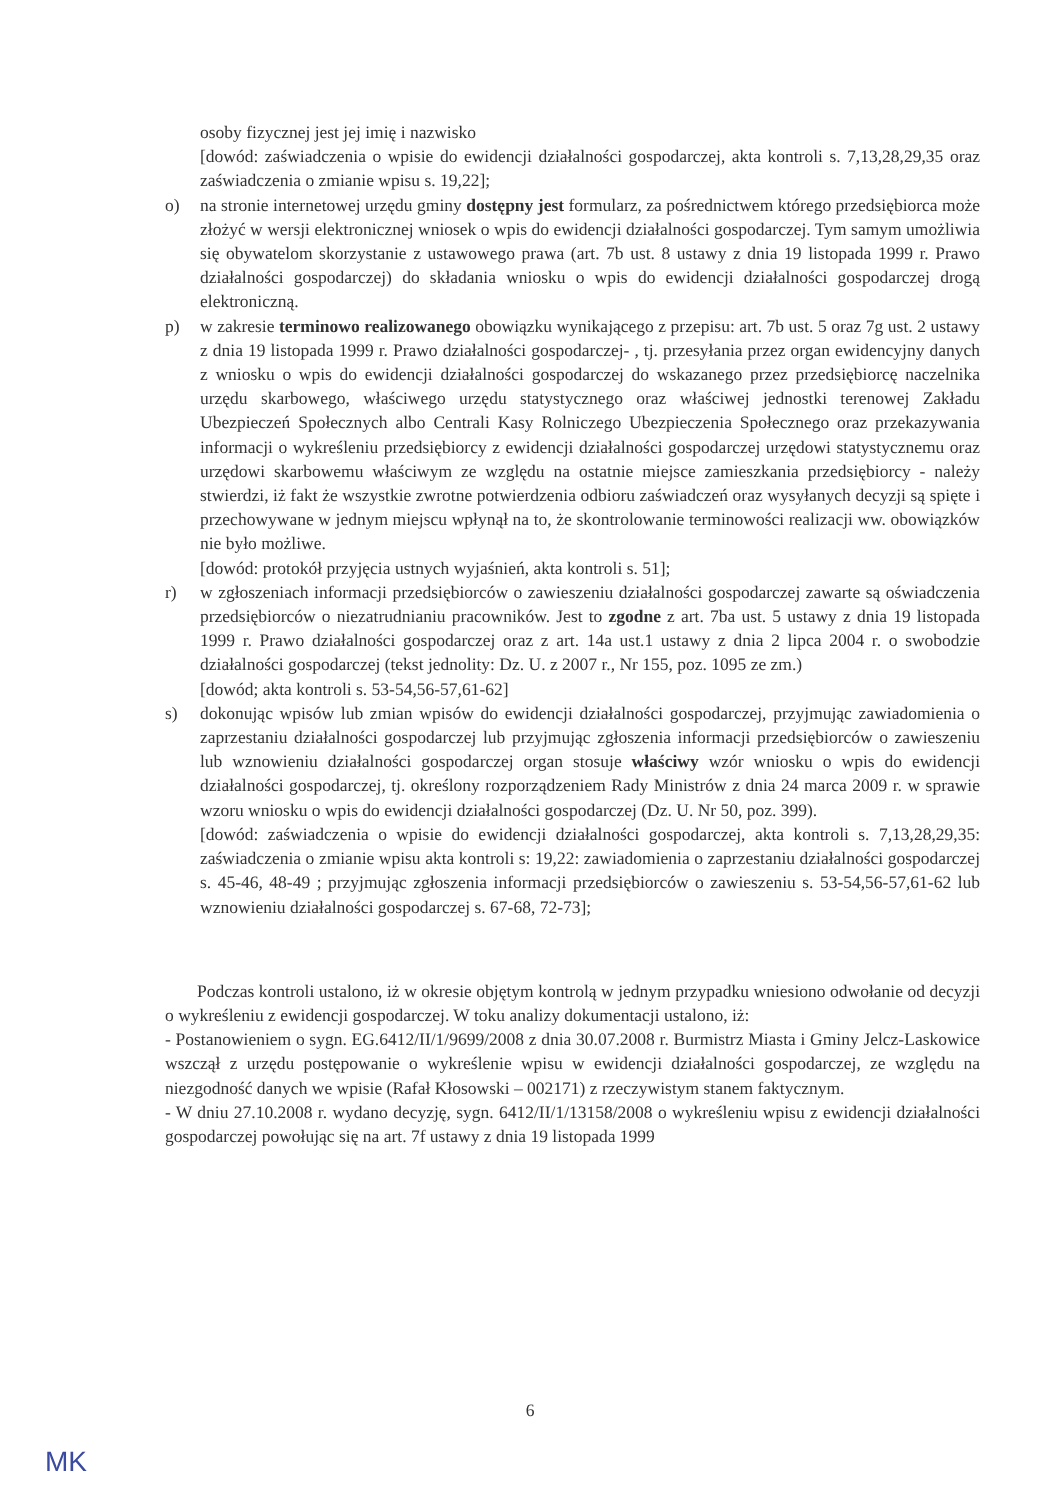osoby fizycznej jest jej imię i nazwisko
[dowód: zaświadczenia o wpisie do ewidencji działalności gospodarczej, akta kontroli s. 7,13,28,29,35 oraz zaświadczenia o zmianie wpisu s. 19,22];
o) na stronie internetowej urzędu gminy dostępny jest formularz, za pośrednictwem którego przedsiębiorca może złożyć w wersji elektronicznej wniosek o wpis do ewidencji działalności gospodarczej. Tym samym umożliwia się obywatelom skorzystanie z ustawowego prawa (art. 7b ust. 8 ustawy z dnia 19 listopada 1999 r. Prawo działalności gospodarczej) do składania wniosku o wpis do ewidencji działalności gospodarczej drogą elektroniczną.
p) w zakresie terminowo realizowanego obowiązku wynikającego z przepisu: art. 7b ust. 5 oraz 7g ust. 2 ustawy z dnia 19 listopada 1999 r. Prawo działalności gospodarczej- , tj. przesyłania przez organ ewidencyjny danych z wniosku o wpis do ewidencji działalności gospodarczej do wskazanego przez przedsiębiorcę naczelnika urzędu skarbowego, właściwego urzędu statystycznego oraz właściwej jednostki terenowej Zakładu Ubezpieczeń Społecznych albo Centrali Kasy Rolniczego Ubezpieczenia Społecznego oraz przekazywania informacji o wykreśleniu przedsiębiorcy z ewidencji działalności gospodarczej urzędowi statystycznemu oraz urzędowi skarbowemu właściwym ze względu na ostatnie miejsce zamieszkania przedsiębiorcy - należy stwierdzi, iż fakt że wszystkie zwrotne potwierdzenia odbioru zaświadczeń oraz wysyłanych decyzji są spięte i przechowywane w jednym miejscu wpłynął na to, że skontrolowanie terminowości realizacji ww. obowiązków nie było możliwe.
[dowód: protokół przyjęcia ustnych wyjaśnień, akta kontroli s. 51];
r) w zgłoszeniach informacji przedsiębiorców o zawieszeniu działalności gospodarczej zawarte są oświadczenia przedsiębiorców o niezatrudnianiu pracowników. Jest to zgodne z art. 7ba ust. 5 ustawy z dnia 19 listopada 1999 r. Prawo działalności gospodarczej oraz z art. 14a ust.1 ustawy z dnia 2 lipca 2004 r. o swobodzie działalności gospodarczej (tekst jednolity: Dz. U. z 2007 r., Nr 155, poz. 1095 ze zm.)
[dowód; akta kontroli s. 53-54,56-57,61-62]
s) dokonując wpisów lub zmian wpisów do ewidencji działalności gospodarczej, przyjmując zawiadomienia o zaprzestaniu działalności gospodarczej lub przyjmując zgłoszenia informacji przedsiębiorców o zawieszeniu lub wznowieniu działalności gospodarczej organ stosuje właściwy wzór wniosku o wpis do ewidencji działalności gospodarczej, tj. określony rozporządzeniem Rady Ministrów z dnia 24 marca 2009 r. w sprawie wzoru wniosku o wpis do ewidencji działalności gospodarczej (Dz. U. Nr 50, poz. 399).
[dowód: zaświadczenia o wpisie do ewidencji działalności gospodarczej, akta kontroli s. 7,13,28,29,35: zaświadczenia o zmianie wpisu akta kontroli s: 19,22: zawiadomienia o zaprzestaniu działalności gospodarczej s. 45-46, 48-49 ; przyjmując zgłoszenia informacji przedsiębiorców o zawieszeniu s. 53-54,56-57,61-62 lub wznowieniu działalności gospodarczej s. 67-68, 72-73];
Podczas kontroli ustalono, iż w okresie objętym kontrolą w jednym przypadku wniesiono odwołanie od decyzji o wykreśleniu z ewidencji gospodarczej. W toku analizy dokumentacji ustalono, iż:
- Postanowieniem o sygn. EG.6412/II/1/9699/2008 z dnia 30.07.2008 r. Burmistrz Miasta i Gminy Jelcz-Laskowice wszczął z urzędu postępowanie o wykreślenie wpisu w ewidencji działalności gospodarczej, ze względu na niezgodność danych we wpisie (Rafał Kłosowski – 002171) z rzeczywistym stanem faktycznym.
- W dniu 27.10.2008 r. wydano decyzję, sygn. 6412/II/1/13158/2008 o wykreśleniu wpisu z ewidencji działalności gospodarczej powołując się na art. 7f ustawy z dnia 19 listopada 1999
6
MK